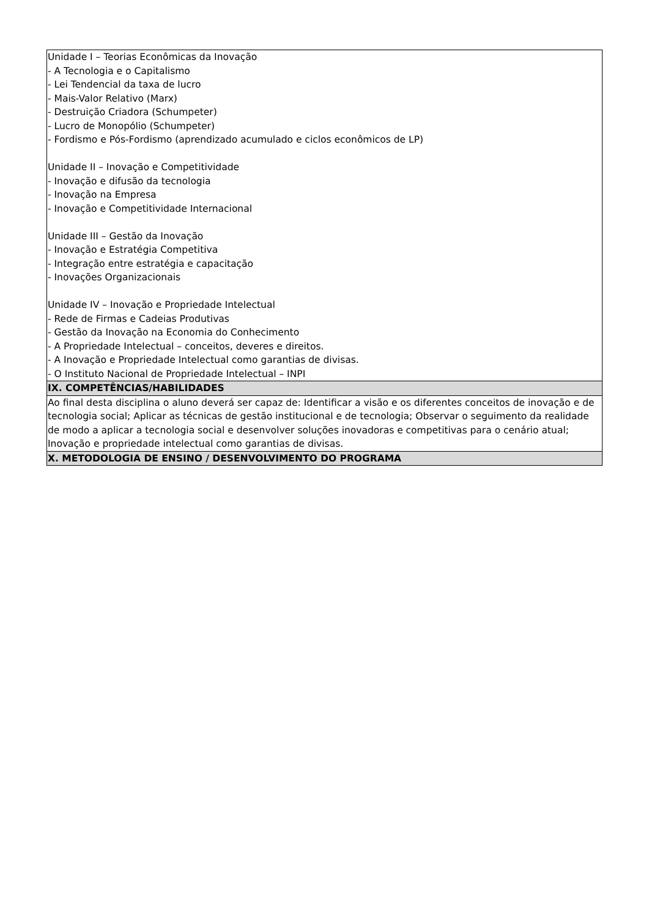| Unidade I – Teorias Econômicas da Inovação - A Tecnologia e o Capitalismo - Lei Tendencial da taxa de lucro - Mais-Valor Relativo (Marx) - Destruição Criadora (Schumpeter) - Lucro de Monopólio (Schumpeter) - Fordismo e Pós-Fordismo (aprendizado acumulado e ciclos econômicos de LP) Unidade II – Inovação e Competitividade - Inovação e difusão da tecnologia - Inovação na Empresa - Inovação e Competitividade Internacional Unidade III – Gestão da Inovação - Inovação e Estratégia Competitiva - Integração entre estratégia e capacitação - Inovações Organizacionais Unidade IV – Inovação e Propriedade Intelectual - Rede de Firmas e Cadeias Produtivas - Gestão da Inovação na Economia do Conhecimento - A Propriedade Intelectual – conceitos, deveres e direitos. - A Inovação e Propriedade Intelectual como garantias de divisas. - O Instituto Nacional de Propriedade Intelectual – INPI |
| IX. COMPETÊNCIAS/HABILIDADES |
| Ao final desta disciplina o aluno deverá ser capaz de: Identificar a visão e os diferentes conceitos de inovação e de tecnologia social; Aplicar as técnicas de gestão institucional e de tecnologia; Observar o seguimento da realidade de modo a aplicar a tecnologia social e desenvolver soluções inovadoras e competitivas para o cenário atual; Inovação e propriedade intelectual como garantias de divisas. |
| X. METODOLOGIA DE ENSINO / DESENVOLVIMENTO DO PROGRAMA |